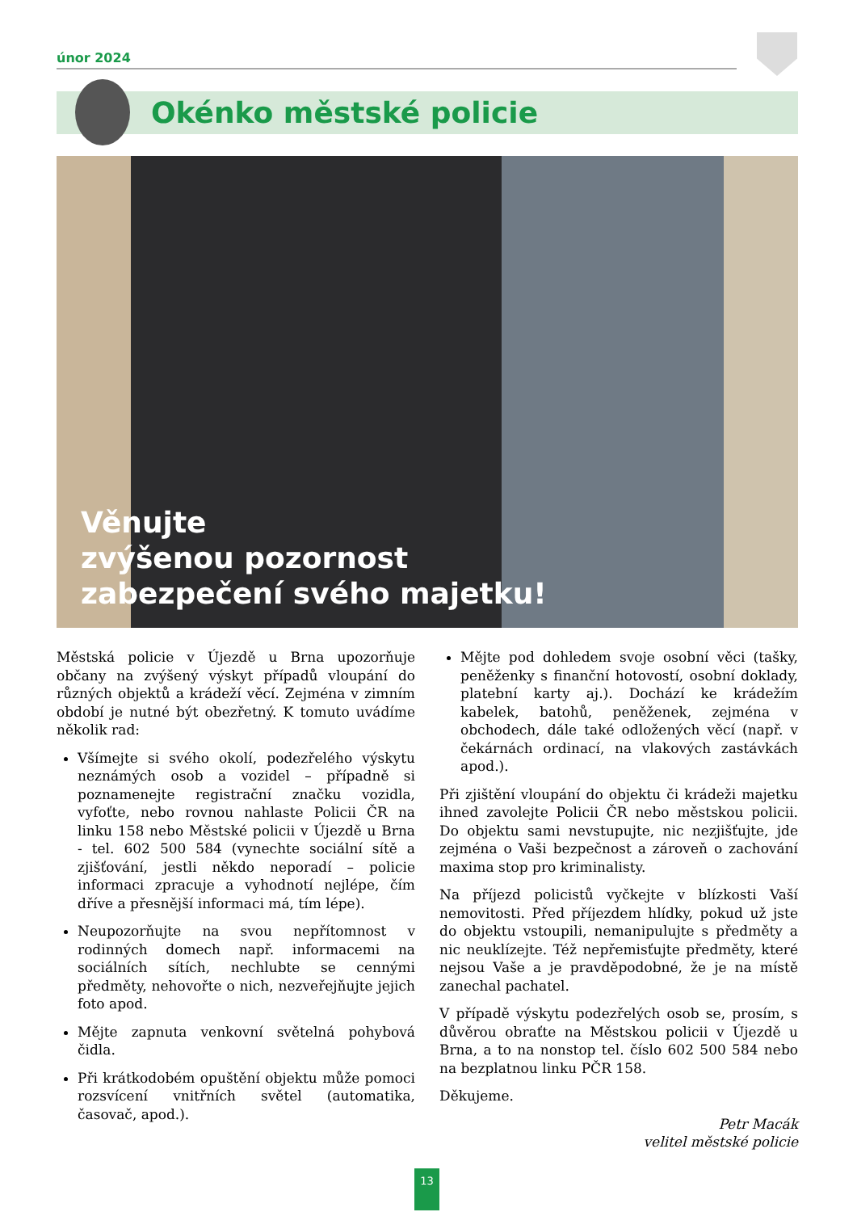únor 2024
Okénko městské policie
Věnujte
zvýšenou pozornost
zabezpečení svého majetku!
Městská policie v Újezdě u Brna upozorňuje občany na zvýšený výskyt případů vloupání do různých objektů a krádeží věcí. Zejména v zimním období je nutné být obezřetný. K tomuto uvádíme několik rad:
Všímejte si svého okolí, podezřelého výskytu neznámých osob a vozidel – případně si poznamenejte registrační značku vozidla, vyfoťte, nebo rovnou nahlaste Policii ČR na linku 158 nebo Městské policii v Újezdě u Brna - tel. 602 500 584 (vynechte sociální sítě a zjišťování, jestli někdo neporadí – policie informaci zpracuje a vyhodnotí nejlépe, čím dříve a přesnější informaci má, tím lépe).
Neupozorňujte na svou nepřítomnost v rodinných domech např. informacemi na sociálních sítích, nechlubte se cennými předměty, nehovořte o nich, nezveřejňujte jejich foto apod.
Mějte zapnuta venkovní světelná pohybová čidla.
Při krátkodobém opuštění objektu může pomoci rozsvícení vnitřních světel (automatika, časovač, apod.).
Mějte pod dohledem svoje osobní věci (tašky, peněženky s finanční hotovostí, osobní doklady, platební karty aj.). Dochází ke krádežím kabelek, batohů, peněženek, zejména v obchodech, dále také odložených věcí (např. v čekárnách ordinací, na vlakových zastávkách apod.).
Při zjištění vloupání do objektu či krádeži majetku ihned zavolejte Policii ČR nebo městskou policii. Do objektu sami nevstupujte, nic nezjišťujte, jde zejména o Vaši bezpečnost a zároveň o zachování maxima stop pro kriminalisty.
Na příjezd policistů vyčkejte v blízkosti Vaší nemovitosti. Před příjezdem hlídky, pokud už jste do objektu vstoupili, nemanipulujte s předměty a nic neuklízejte. Též nepřemisťujte předměty, které nejsou Vaše a je pravděpodobné, že je na místě zanechal pachatel.
V případě výskytu podezřelých osob se, prosím, s důvěrou obraťte na Městskou policii v Újezdě u Brna, a to na nonstop tel. číslo 602 500 584 nebo na bezplatnou linku PČR 158.
Děkujeme.
Petr Macák
velitel městské policie
13